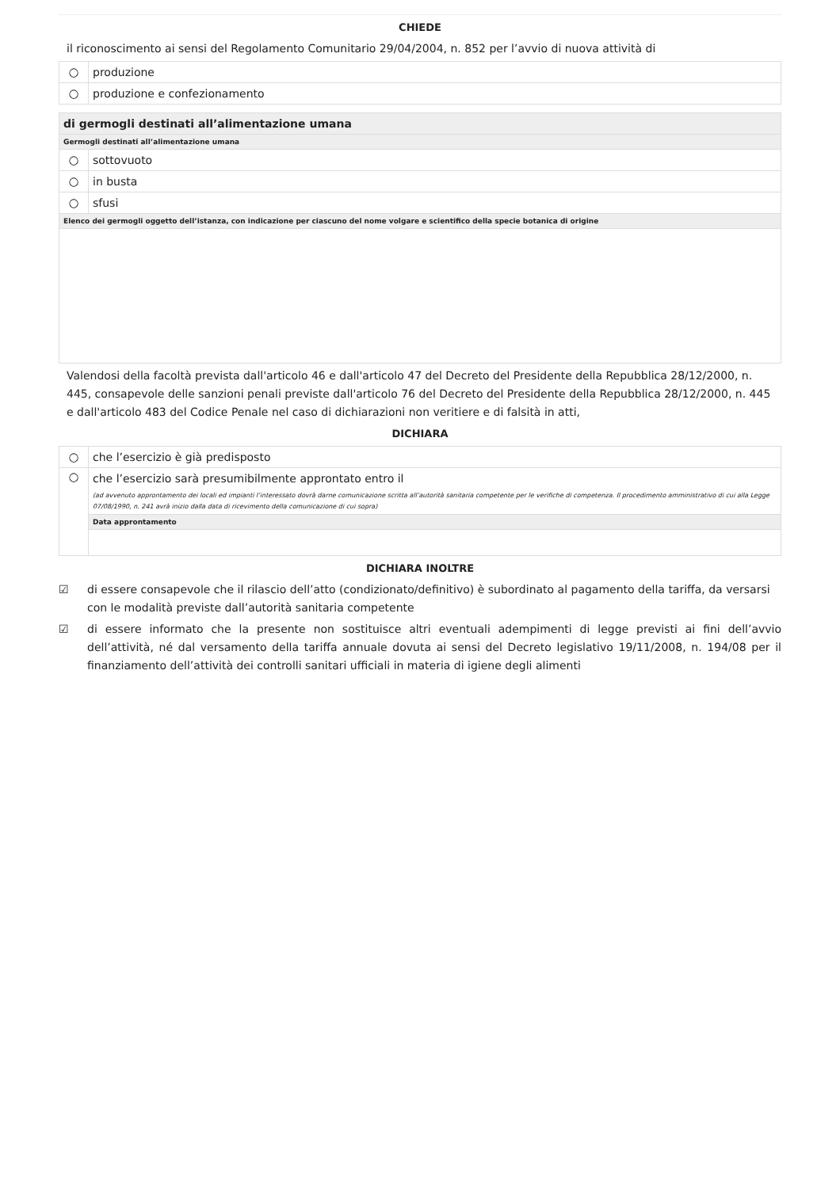CHIEDE
il riconoscimento ai sensi del Regolamento Comunitario 29/04/2004, n. 852 per l’avvio di nuova attività di
| ○ | produzione |
| ○ | produzione e confezionamento |
| di germogli destinati all’alimentazione umana | |
| Germogli destinati all’alimentazione umana | |
| ○ | sottovuoto |
| ○ | in busta |
| ○ | sfusi |
| Elenco dei germogli oggetto dell’istanza, con indicazione per ciascuno del nome volgare e scientifico della specie botanica di origine | |
Valendosi della facoltà prevista dall'articolo 46 e dall'articolo 47 del Decreto del Presidente della Repubblica 28/12/2000, n. 445, consapevole delle sanzioni penali previste dall'articolo 76 del Decreto del Presidente della Repubblica 28/12/2000, n. 445 e dall'articolo 483 del Codice Penale nel caso di dichiarazioni non veritiere e di falsità in atti,
DICHIARA
| ○ | che l’esercizio è già predisposto |
| ○ | che l’esercizio sarà presumibilmente approntato entro il |
| | (ad avvenuto approntamento dei locali ed impianti l’interessato dovrà darne comunicazione scritta all’autorità sanitaria competente per le verifiche di competenza. Il procedimento amministrativo di cui alla Legge 07/08/1990, n. 241 avrà inizio dalla data di ricevimento della comunicazione di cui sopra) |
| | Data approntamento |
DICHIARA INOLTRE
☑ di essere consapevole che il rilascio dell’atto (condizionato/definitivo) è subordinato al pagamento della tariffa, da versarsi con le modalità previste dall’autorità sanitaria competente
☑ di essere informato che la presente non sostituisce altri eventuali adempimenti di legge previsti ai fini dell’avvio dell’attività, né dal versamento della tariffa annuale dovuta ai sensi del Decreto legislativo 19/11/2008, n. 194/08 per il finanziamento dell’attività dei controlli sanitari ufficiali in materia di igiene degli alimenti